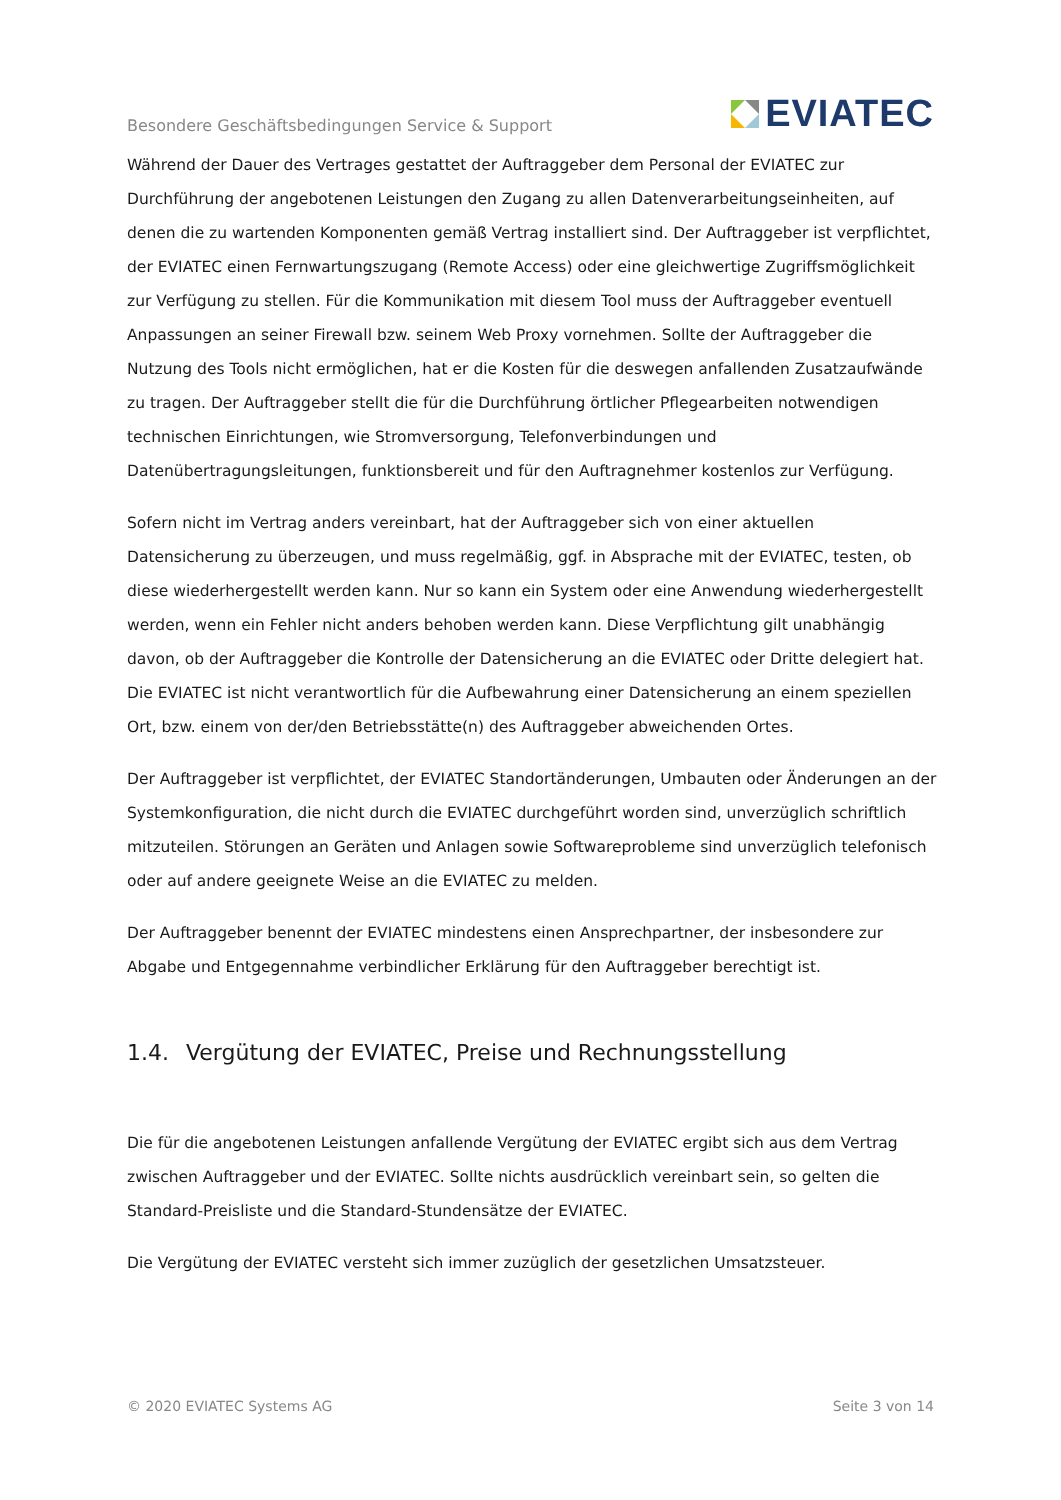Besondere Geschäftsbedingungen Service & Support
EVIATEC
Während der Dauer des Vertrages gestattet der Auftraggeber dem Personal der EVIATEC zur Durchführung der angebotenen Leistungen den Zugang zu allen Datenverarbeitungseinheiten, auf denen die zu wartenden Komponenten gemäß Vertrag installiert sind. Der Auftraggeber ist verpflichtet, der EVIATEC einen Fernwartungszugang (Remote Access) oder eine gleichwertige Zugriffsmöglichkeit zur Verfügung zu stellen. Für die Kommunikation mit diesem Tool muss der Auftraggeber eventuell Anpassungen an seiner Firewall bzw. seinem Web Proxy vornehmen. Sollte der Auftraggeber die Nutzung des Tools nicht ermöglichen, hat er die Kosten für die deswegen anfallenden Zusatzaufwände zu tragen. Der Auftraggeber stellt die für die Durchführung örtlicher Pflegearbeiten notwendigen technischen Einrichtungen, wie Stromversorgung, Telefonverbindungen und Datenübertragungsleitungen, funktionsbereit und für den Auftragnehmer kostenlos zur Verfügung.
Sofern nicht im Vertrag anders vereinbart, hat der Auftraggeber sich von einer aktuellen Datensicherung zu überzeugen, und muss regelmäßig, ggf. in Absprache mit der EVIATEC, testen, ob diese wiederhergestellt werden kann. Nur so kann ein System oder eine Anwendung wiederhergestellt werden, wenn ein Fehler nicht anders behoben werden kann. Diese Verpflichtung gilt unabhängig davon, ob der Auftraggeber die Kontrolle der Datensicherung an die EVIATEC oder Dritte delegiert hat. Die EVIATEC ist nicht verantwortlich für die Aufbewahrung einer Datensicherung an einem speziellen Ort, bzw. einem von der/den Betriebsstätte(n) des Auftraggeber abweichenden Ortes.
Der Auftraggeber ist verpflichtet, der EVIATEC Standortänderungen, Umbauten oder Änderungen an der Systemkonfiguration, die nicht durch die EVIATEC durchgeführt worden sind, unverzüglich schriftlich mitzuteilen. Störungen an Geräten und Anlagen sowie Softwareprobleme sind unverzüglich telefonisch oder auf andere geeignete Weise an die EVIATEC zu melden.
Der Auftraggeber benennt der EVIATEC mindestens einen Ansprechpartner, der insbesondere zur Abgabe und Entgegennahme verbindlicher Erklärung für den Auftraggeber berechtigt ist.
1.4. Vergütung der EVIATEC, Preise und Rechnungsstellung
Die für die angebotenen Leistungen anfallende Vergütung der EVIATEC ergibt sich aus dem Vertrag zwischen Auftraggeber und der EVIATEC. Sollte nichts ausdrücklich vereinbart sein, so gelten die Standard-Preisliste und die Standard-Stundensätze der EVIATEC.
Die Vergütung der EVIATEC versteht sich immer zuzüglich der gesetzlichen Umsatzsteuer.
© 2020 EVIATEC Systems AG Seite 3 von 14